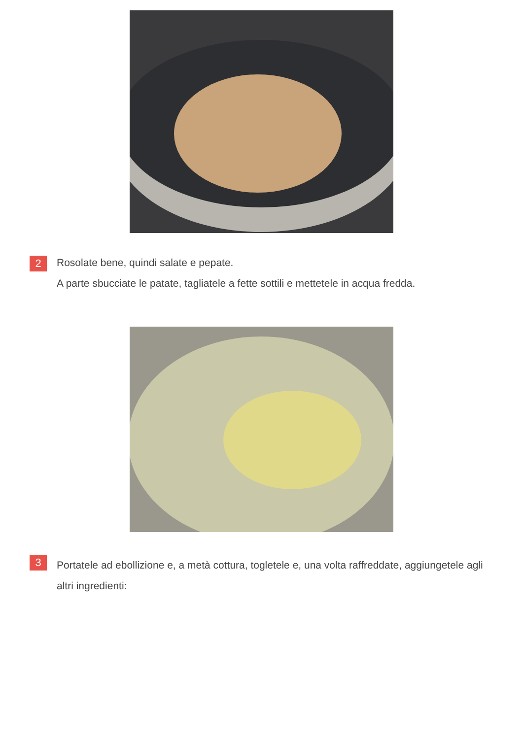2
Rosolate bene, quindi salate e pepate.
A parte sbucciate le patate, tagliatele a fette sottili e mettetele in acqua fredda.
3
Portatele ad ebollizione e, a metà cottura, togletele e, una volta raffreddate, aggiungetele agli altri ingredienti: